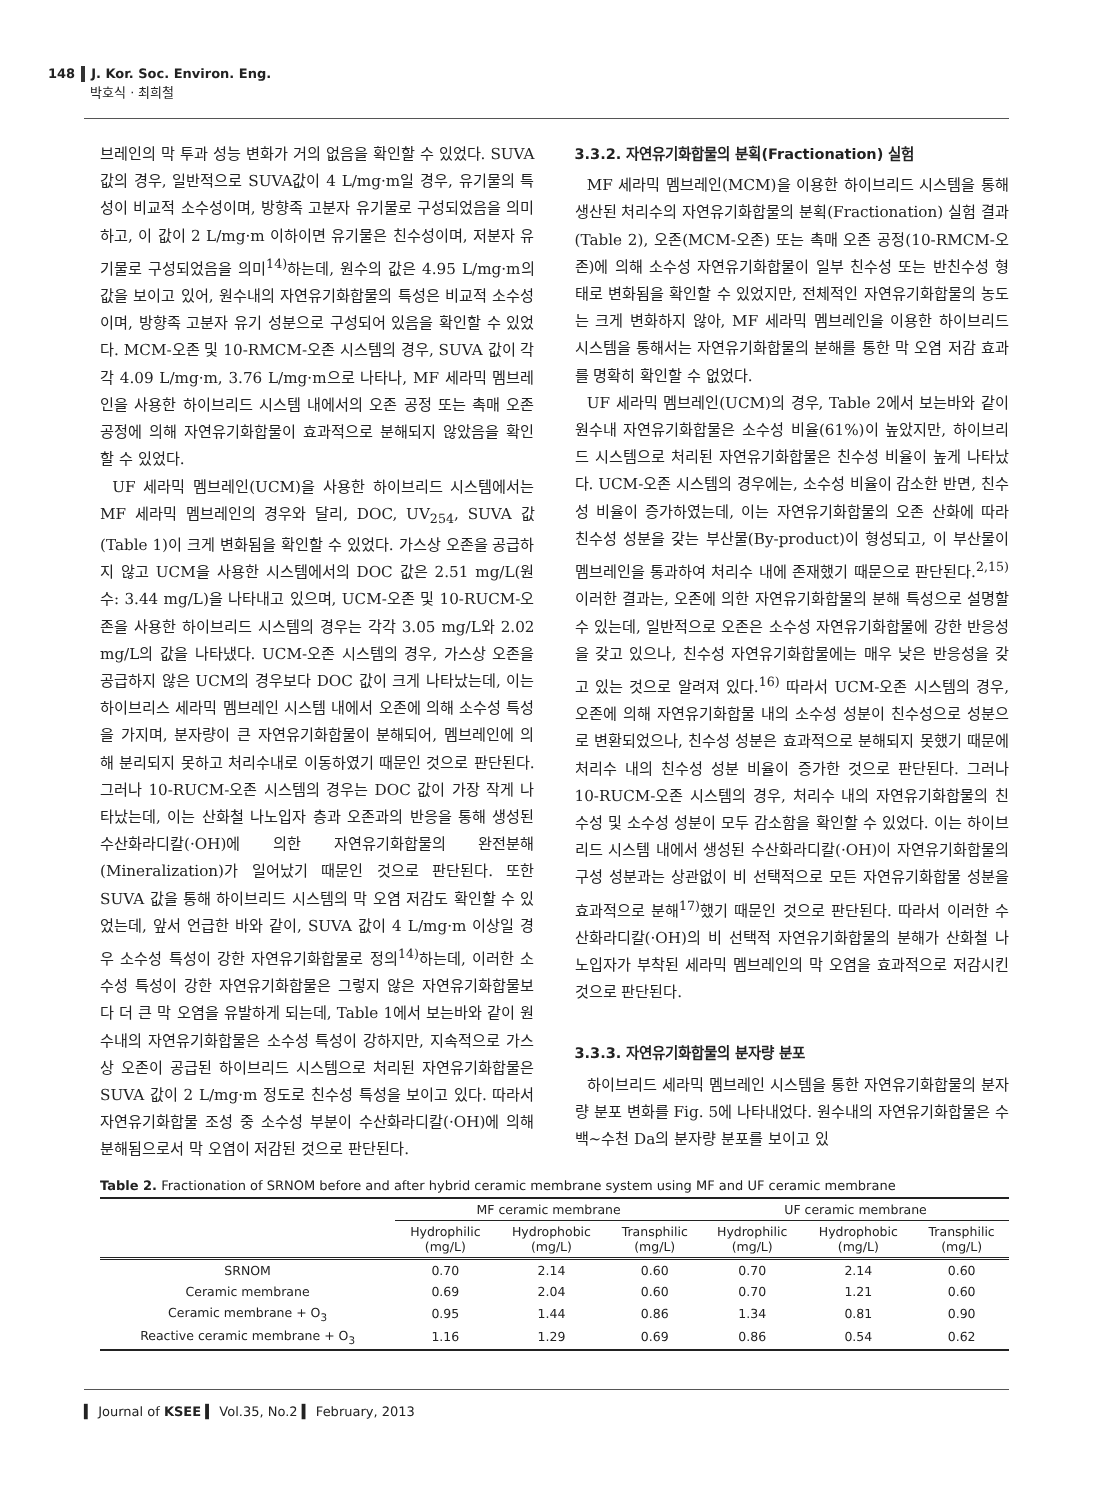148 J. Kor. Soc. Environ. Eng.
박호식 · 최희철
브레인의 막 투과 성능 변화가 거의 없음을 확인할 수 있었다. SUVA 값의 경우, 일반적으로 SUVA값이 4 L/mg·m일 경우, 유기물의 특성이 비교적 소수성이며, 방향족 고분자 유기물로 구성되었음을 의미하고, 이 값이 2 L/mg·m 이하이면 유기물은 친수성이며, 저분자 유기물로 구성되었음을 의미<sup>14)</sup>하는데, 원수의 값은 4.95 L/mg·m의 값을 보이고 있어, 원수내의 자연유기화합물의 특성은 비교적 소수성이며, 방향족 고분자 유기 성분으로 구성되어 있음을 확인할 수 있었다. MCM-오존 및 10-RMCM-오존 시스템의 경우, SUVA 값이 각각 4.09 L/mg·m, 3.76 L/mg·m으로 나타나, MF 세라믹 멤브레인을 사용한 하이브리드 시스템 내에서의 오존 공정 또는 촉매 오존 공정에 의해 자연유기화합물이 효과적으로 분해되지 않았음을 확인할 수 있었다.
UF 세라믹 멤브레인(UCM)을 사용한 하이브리드 시스템에서는 MF 세라믹 멤브레인의 경우와 달리, DOC, UV<sub>254</sub>, SUVA 값(Table 1)이 크게 변화됨을 확인할 수 있었다. 가스상 오존을 공급하지 않고 UCM을 사용한 시스템에서의 DOC 값은 2.51 mg/L(원수: 3.44 mg/L)을 나타내고 있으며, UCM-오존 및 10-RUCM-오존을 사용한 하이브리드 시스템의 경우는 각각 3.05 mg/L와 2.02 mg/L의 값을 나타냈다. UCM-오존 시스템의 경우, 가스상 오존을 공급하지 않은 UCM의 경우보다 DOC 값이 크게 나타났는데, 이는 하이브리스 세라믹 멤브레인 시스템 내에서 오존에 의해 소수성 특성을 가지며, 분자량이 큰 자연유기화합물이 분해되어, 멤브레인에 의해 분리되지 못하고 처리수내로 이동하였기 때문인 것으로 판단된다. 그러나 10-RUCM-오존 시스템의 경우는 DOC 값이 가장 작게 나타났는데, 이는 산화철 나노입자 층과 오존과의 반응을 통해 생성된 수산화라디칼(·OH)에 의한 자연유기화합물의 완전분해(Mineralization)가 일어났기 때문인 것으로 판단된다. 또한 SUVA 값을 통해 하이브리드 시스템의 막 오염 저감도 확인할 수 있었는데, 앞서 언급한 바와 같이, SUVA 값이 4 L/mg·m 이상일 경우 소수성 특성이 강한 자연유기화합물로 정의<sup>14)</sup>하는데, 이러한 소수성 특성이 강한 자연유기화합물은 그렇지 않은 자연유기화합물보다 더 큰 막 오염을 유발하게 되는데, Table 1에서 보는바와 같이 원수내의 자연유기화합물은 소수성 특성이 강하지만, 지속적으로 가스상 오존이 공급된 하이브리드 시스템으로 처리된 자연유기화합물은 SUVA 값이 2 L/mg·m 정도로 친수성 특성을 보이고 있다. 따라서 자연유기화합물 조성 중 소수성 부분이 수산화라디칼(·OH)에 의해 분해됨으로서 막 오염이 저감된 것으로 판단된다.
3.3.2. 자연유기화합물의 분획(Fractionation) 실험
MF 세라믹 멤브레인(MCM)을 이용한 하이브리드 시스템을 통해 생산된 처리수의 자연유기화합물의 분획(Fractionation) 실험 결과(Table 2), 오존(MCM-오존) 또는 촉매 오존 공정(10-RMCM-오존)에 의해 소수성 자연유기화합물이 일부 친수성 또는 반친수성 형태로 변화됨을 확인할 수 있었지만, 전체적인 자연유기화합물의 농도는 크게 변화하지 않아, MF 세라믹 멤브레인을 이용한 하이브리드 시스템을 통해서는 자연유기화합물의 분해를 통한 막 오염 저감 효과를 명확히 확인할 수 없었다.
UF 세라믹 멤브레인(UCM)의 경우, Table 2에서 보는바와 같이 원수내 자연유기화합물은 소수성 비율(61%)이 높았지만, 하이브리드 시스템으로 처리된 자연유기화합물은 친수성 비율이 높게 나타났다. UCM-오존 시스템의 경우에는, 소수성 비율이 감소한 반면, 친수성 비율이 증가하였는데, 이는 자연유기화합물의 오존 산화에 따라 친수성 성분을 갖는 부산물(By-product)이 형성되고, 이 부산물이 멤브레인을 통과하여 처리수 내에 존재했기 때문으로 판단된다.<sup>2,15)</sup> 이러한 결과는, 오존에 의한 자연유기화합물의 분해 특성으로 설명할 수 있는데, 일반적으로 오존은 소수성 자연유기화합물에 강한 반응성을 갖고 있으나, 친수성 자연유기화합물에는 매우 낮은 반응성을 갖고 있는 것으로 알려져 있다.<sup>16)</sup> 따라서 UCM-오존 시스템의 경우, 오존에 의해 자연유기화합물 내의 소수성 성분이 친수성으로 성분으로 변환되었으나, 친수성 성분은 효과적으로 분해되지 못했기 때문에 처리수 내의 친수성 성분 비율이 증가한 것으로 판단된다. 그러나 10-RUCM-오존 시스템의 경우, 처리수 내의 자연유기화합물의 친수성 및 소수성 성분이 모두 감소함을 확인할 수 있었다. 이는 하이브리드 시스템 내에서 생성된 수산화라디칼(·OH)이 자연유기화합물의 구성 성분과는 상관없이 비 선택적으로 모든 자연유기화합물 성분을 효과적으로 분해<sup>17)</sup>했기 때문인 것으로 판단된다. 따라서 이러한 수산화라디칼(·OH)의 비 선택적 자연유기화합물의 분해가 산화철 나노입자가 부착된 세라믹 멤브레인의 막 오염을 효과적으로 저감시킨 것으로 판단된다.
3.3.3. 자연유기화합물의 분자량 분포
하이브리드 세라믹 멤브레인 시스템을 통한 자연유기화합물의 분자량 분포 변화를 Fig. 5에 나타내었다. 원수내의 자연유기화합물은 수백~수천 Da의 분자량 분포를 보이고 있
Table 2. Fractionation of SRNOM before and after hybrid ceramic membrane system using MF and UF ceramic membrane
| | MF ceramic membrane | | | UF ceramic membrane | | |
| --- | --- | --- | --- | --- | --- | --- |
| | Hydrophilic (mg/L) | Hydrophobic (mg/L) | Transphilic (mg/L) | Hydrophilic (mg/L) | Hydrophobic (mg/L) | Transphilic (mg/L) |
| SRNOM | 0.70 | 2.14 | 0.60 | 0.70 | 2.14 | 0.60 |
| Ceramic membrane | 0.69 | 2.04 | 0.60 | 0.70 | 1.21 | 0.60 |
| Ceramic membrane + O<sub>3</sub> | 0.95 | 1.44 | 0.86 | 1.34 | 0.81 | 0.90 |
| Reactive ceramic membrane + O<sub>3</sub> | 1.16 | 1.29 | 0.69 | 0.86 | 0.54 | 0.62 |
▍ Journal of KSEE ▍ Vol.35, No.2 ▍ February, 2013